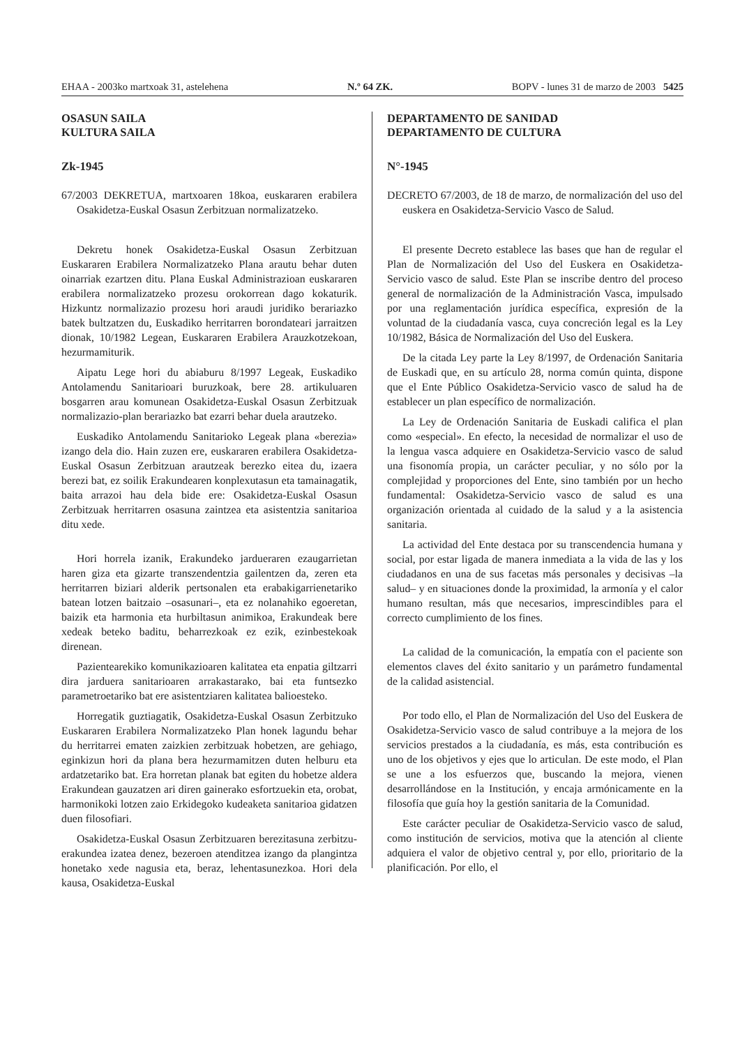EHAA - 2003ko martxoak 31, astelehena N.º 64 ZK. BOPV - lunes 31 de marzo de 2003 5425
OSASUN SAILA
KULTURA SAILA
Zk-1945
67/2003 DEKRETUA, martxoaren 18koa, euskararen erabilera Osakidetza-Euskal Osasun Zerbitzuan normalizatzeko.
Dekretu honek Osakidetza-Euskal Osasun Zerbitzuan Euskararen Erabilera Normalizatzeko Plana arautu behar duten oinarriak ezartzen ditu. Plana Euskal Administrazioan euskararen erabilera normalizatzeko prozesu orokorrean dago kokaturik. Hizkuntz normalizazio prozesu hori araudi juridiko berariazko batek bultzatzen du, Euskadiko herritarren borondateari jarraitzen dionak, 10/1982 Legean, Euskararen Erabilera Arauzkotzekoan, hezurmamiturik.
Aipatu Lege hori du abiaburu 8/1997 Legeak, Euskadiko Antolamendu Sanitarioari buruzkoak, bere 28. artikuluaren bosgarren arau komunean Osakidetza-Euskal Osasun Zerbitzuak normalizazio-plan berariazko bat ezarri behar duela arautzeko.
Euskadiko Antolamendu Sanitarioko Legeak plana «berezia» izango dela dio. Hain zuzen ere, euskararen erabilera Osakidetza-Euskal Osasun Zerbitzuan arautzeak berezko eitea du, izaera berezi bat, ez soilik Erakundearen konplexutasun eta tamainagatik, baita arrazoi hau dela bide ere: Osakidetza-Euskal Osasun Zerbitzuak herritarren osasuna zaintzea eta asistentzia sanitarioa ditu xede.
Hori horrela izanik, Erakundeko jardueraren ezaugarrietan haren giza eta gizarte transzendentzia gailentzen da, zeren eta herritarren biziari alderik pertsonalen eta erabakigarrienetariko batean lotzen baitzaio –osasunari–, eta ez nolanahiko egoeretan, baizik eta harmonia eta hurbiltasun animikoa, Erakundeak bere xedeak beteko baditu, beharrezkoak ez ezik, ezinbestekoak direnean.
Pazientearekiko komunikazioaren kalitatea eta enpatia giltzarri dira jarduera sanitarioaren arrakastarako, bai eta funtsezko parametroetariko bat ere asistentziaren kalitatea balioesteko.
Horregatik guztiagatik, Osakidetza-Euskal Osasun Zerbitzuko Euskararen Erabilera Normalizatzeko Plan honek lagundu behar du herritarrei ematen zaizkien zerbitzuak hobetzen, are gehiago, eginkizun hori da plana bera hezurmamitzen duten helburu eta ardatzetariko bat. Era horretan planak bat egiten du hobetze aldera Erakundean gauzatzen ari diren gainerako esfortzuekin eta, orobat, harmonikoki lotzen zaio Erkidegoko kudeaketa sanitarioa gidatzen duen filosofiari.
Osakidetza-Euskal Osasun Zerbitzuaren berezitasuna zerbitzu-erakundea izatea denez, bezeroen atenditzea izango da plangintza honetako xede nagusia eta, beraz, lehentasunezkoa. Hori dela kausa, Osakidetza-Euskal
DEPARTAMENTO DE SANIDAD
DEPARTAMENTO DE CULTURA
N°-1945
DECRETO 67/2003, de 18 de marzo, de normalización del uso del euskera en Osakidetza-Servicio Vasco de Salud.
El presente Decreto establece las bases que han de regular el Plan de Normalización del Uso del Euskera en Osakidetza-Servicio vasco de salud. Este Plan se inscribe dentro del proceso general de normalización de la Administración Vasca, impulsado por una reglamentación jurídica específica, expresión de la voluntad de la ciudadanía vasca, cuya concreción legal es la Ley 10/1982, Básica de Normalización del Uso del Euskera.
De la citada Ley parte la Ley 8/1997, de Ordenación Sanitaria de Euskadi que, en su artículo 28, norma común quinta, dispone que el Ente Público Osakidetza-Servicio vasco de salud ha de establecer un plan específico de normalización.
La Ley de Ordenación Sanitaria de Euskadi califica el plan como «especial». En efecto, la necesidad de normalizar el uso de la lengua vasca adquiere en Osakidetza-Servicio vasco de salud una fisonomía propia, un carácter peculiar, y no sólo por la complejidad y proporciones del Ente, sino también por un hecho fundamental: Osakidetza-Servicio vasco de salud es una organización orientada al cuidado de la salud y a la asistencia sanitaria.
La actividad del Ente destaca por su transcendencia humana y social, por estar ligada de manera inmediata a la vida de las y los ciudadanos en una de sus facetas más personales y decisivas –la salud– y en situaciones donde la proximidad, la armonía y el calor humano resultan, más que necesarios, imprescindibles para el correcto cumplimiento de los fines.
La calidad de la comunicación, la empatía con el paciente son elementos claves del éxito sanitario y un parámetro fundamental de la calidad asistencial.
Por todo ello, el Plan de Normalización del Uso del Euskera de Osakidetza-Servicio vasco de salud contribuye a la mejora de los servicios prestados a la ciudadanía, es más, esta contribución es uno de los objetivos y ejes que lo articulan. De este modo, el Plan se une a los esfuerzos que, buscando la mejora, vienen desarrollándose en la Institución, y encaja armónicamente en la filosofía que guía hoy la gestión sanitaria de la Comunidad.
Este carácter peculiar de Osakidetza-Servicio vasco de salud, como institución de servicios, motiva que la atención al cliente adquiera el valor de objetivo central y, por ello, prioritario de la planificación. Por ello, el